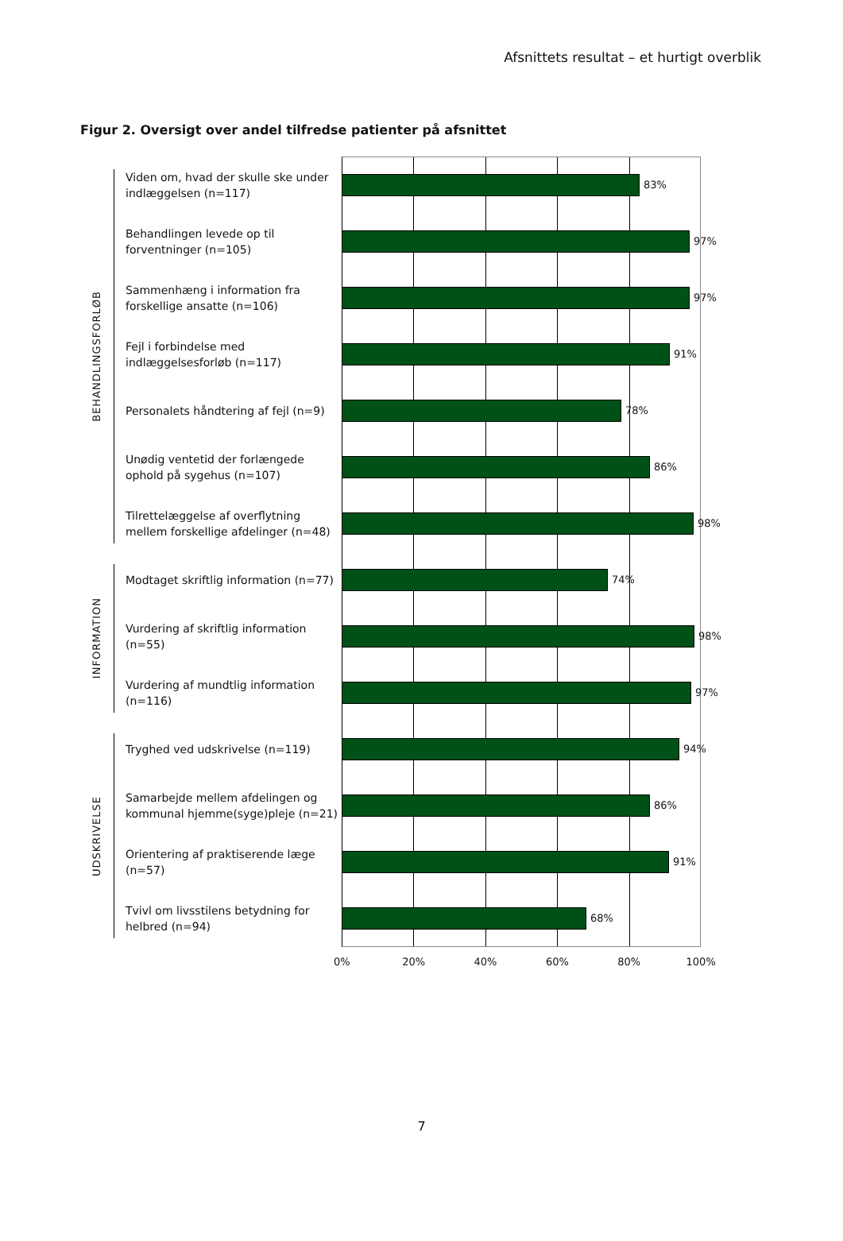Afsnittets resultat – et hurtigt overblik
Figur 2. Oversigt over andel tilfredse patienter på afsnittet
BEHANDLINGSFORLØB
Viden om, hvad der skulle ske under indlæggelsen (n=117)
83%
Behandlingen levede op til forventninger (n=105)
97%
Sammenhæng i information fra forskellige ansatte (n=106)
97%
Fejl i forbindelse med indlæggelsesforløb (n=117)
91%
Personalets håndtering af fejl (n=9)
78%
Unødig ventetid der forlængede ophold på sygehus (n=107)
86%
Tilrettelæggelse af overflytning mellem forskellige afdelinger (n=48)
98%
INFORMATION
Modtaget skriftlig information (n=77)
74%
Vurdering af skriftlig information (n=55)
98%
Vurdering af mundtlig information (n=116)
97%
UDSKRIVELSE
Tryghed ved udskrivelse (n=119)
94%
Samarbejde mellem afdelingen og kommunal hjemme(syge)pleje (n=21)
86%
Orientering af praktiserende læge (n=57)
91%
Tvivl om livsstilens betydning for helbred (n=94)
68%
0% 20% 40% 60% 80% 100%
7